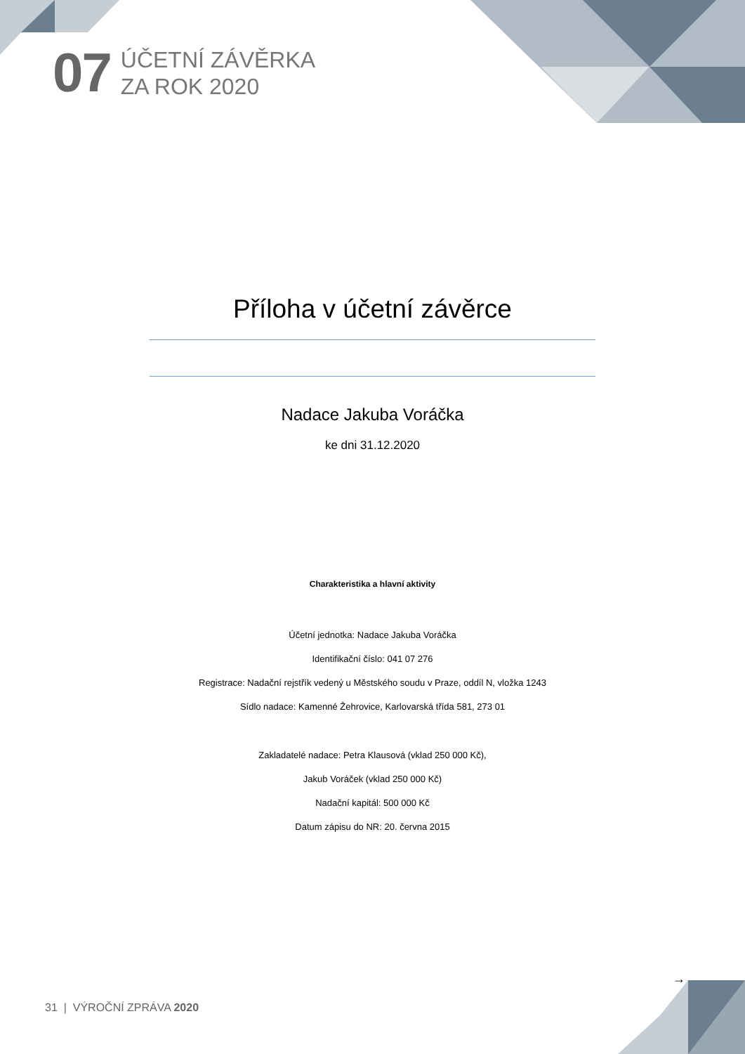07
ÚČETNÍ ZÁVĚRKA
ZA ROK 2020
Příloha v účetní závěrce
Nadace Jakuba Voráčka
ke dni 31.12.2020
Charakteristika a hlavní aktivity
Účetní jednotka: Nadace Jakuba Voráčka
Identifikační číslo: 041 07 276
Registrace: Nadační rejstřík vedený u Městského soudu v Praze, oddíl N, vložka 1243
Sídlo nadace: Kamenné Žehrovice, Karlovarská třída 581, 273 01
Zakladatelé nadace: Petra Klausová (vklad 250 000 Kč),
Jakub Voráček (vklad 250 000 Kč)
Nadační kapitál: 500 000 Kč
Datum zápisu do NR: 20. června 2015
→
31 | VÝROČNÍ ZPRÁVA 2020